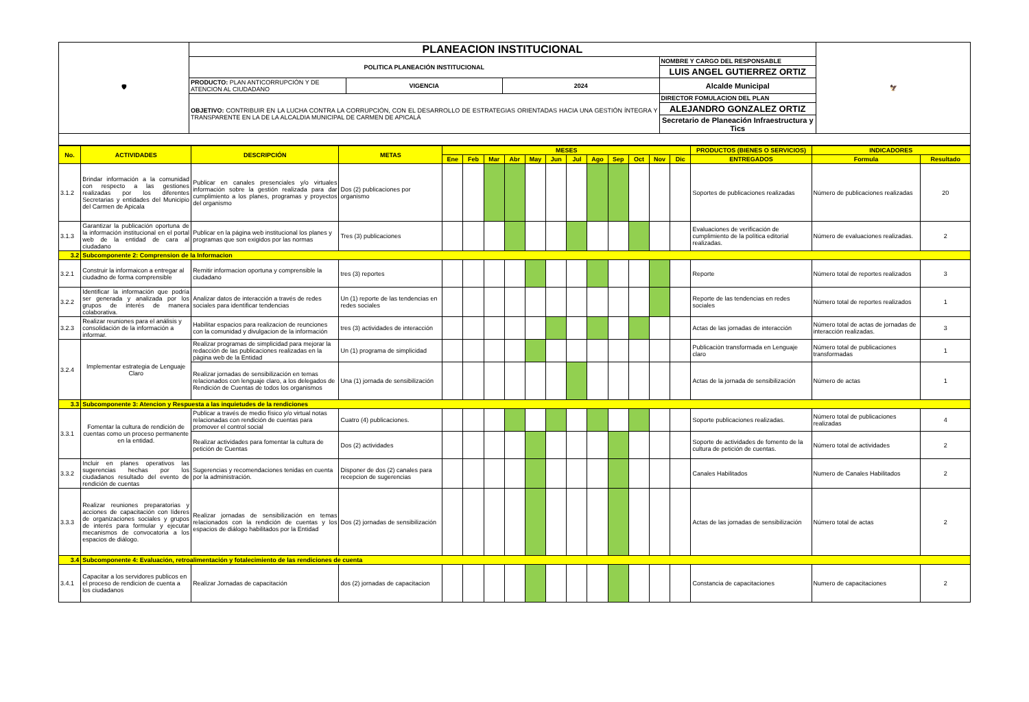| 🛡 | PLANEACION INSTITUCIONAL | | | | 🦅 |
| | POLITICA PLANEACIÓN INSTITUCIONAL | | | NOMBRE Y CARGO DEL RESPONSABLE | |
| | | | | LUIS ANGEL GUTIERREZ ORTIZ | |
| | PRODUCTO: PLAN ANTICORRUPCIÓN Y DE ATENCION AL CIUDADANO | VIGENCIA | 2024 | Alcalde Municipal | |
| | OBJETIVO: CONTRIBUIR EN LA LUCHA CONTRA LA CORRUPCIÓN, CON EL DESARROLLO DE ESTRATEGIAS ORIENTADAS HACIA UNA GESTIÓN ÍNTEGRA Y TRANSPARENTE EN LA DE LA ALCALDIA MUNICIPAL DE CARMEN DE APICALÁ | | | DIRECTOR FOMULACION DEL PLAN | |
| | | | | ALEJANDRO GONZALEZ ORTIZ | |
| | | | | Secretario de Planeación Infraestructura y Tics | |
| No. | ACTIVIDADES | DESCRIPCIÓN | METAS | MESES | | | | | | | | | | | | PRODUCTOS (BIENES O SERVICIOS) | INDICADORES | |
| --- | --- | --- | --- | --- | --- | --- | --- | --- | --- | --- | --- | --- | --- | --- | --- | --- | --- | --- |
| | | | | Ene | Feb | Mar | Abr | May | Jun | Jul | Ago | Sep | Oct | Nov | Dic | ENTREGADOS | Formula | Resultado |
| 3.1.2 | Brindar información a la comunidad con respecto a las gestiones realizadas por los diferentes Secretarias y entidades del Municipio del Carmen de Apicala | Publicar en canales presenciales y/o virtuales información sobre la gestión realizada para dar cumplimiento a los planes, programas y proyectos del organismo | Dos (2) publicaciones por organismo | | | | | | | | | | | | | Soportes de publicaciones realizadas | Número de publicaciones realizadas | 20 |
| 3.1.3 | Garantizar la publicación oportuna de la información institucional en el portal web de la entidad de cara al ciudadano | Publicar en la página web institucional los planes y programas que son exigidos por las normas | Tres (3) publicaciones | | | | | | | | | | | | | Evaluaciones de verificación de cumplimiento de la política editorial realizadas. | Número de evaluaciones realizadas. | 2 |
| 3.2 | Subcomponente 2: Comprension de la Informacion | | | | | | | | | | | | | | | | | |
| 3.2.1 | Construir la informaicon a entregar al ciudadno de forma comprensible | Remitir informacion oportuna y comprensible la ciudadano | tres (3) reportes | | | | | | | | | | | | | Reporte | Número total de reportes realizados | 3 |
| 3.2.2 | Identificar la información que podría ser generada y analizada por los grupos de interés de manera colaborativa. | Analizar datos de interacción a través de redes sociales para identificar tendencias | Un (1) reporte de las tendencias en redes sociales | | | | | | | | | | | | | Reporte de las tendencias en redes sociales | Número total de reportes realizados | 1 |
| 3.2.3 | Realizar reuniones para el análisis y consolidación de la información a informar. | Habilitar espacios para realizacion de reunciones con la comunidad y divulgacion de la información | tres (3) actividades de interacción | | | | | | | | | | | | | Actas de las jornadas de interacción | Número total de actas de jornadas de interacción realizadas. | 3 |
| 3.2.4 | Implementar estrategia de Lenguaje Claro | Realizar programas de simplicidad para mejorar la redacción de las publicaciones realizadas en la pàgina web de la Entidad | Un (1) programa de simplicidad | | | | | | | | | | | | | Publicaciòn transformada en Lenguaje claro | Número total de publicaciones transformadas | 1 |
| | | Realizar jornadas de sensibilización en temas relacionados con lenguaje claro, a los delegados de Rendición de Cuentas de todos los organismos | Una (1) jornada de sensibilización | | | | | | | | | | | | | Actas de la jornada de sensibilización | Número de actas | 1 |
| 3.3 | Subcomponente 3: Atencion y Respuesta a las inquietudes de la rendiciones | | | | | | | | | | | | | | | | | |
| 3.3.1 | Fomentar la cultura de rendición de cuentas como un proceso permanente en la entidad. | Publicar a través de medio físico y/o virtual notas relacionadas con rendición de cuentas para promover el control social | Cuatro (4) publicaciones. | | | | | | | | | | | | | Soporte publicaciones realizadas. | Número total de publicaciones realizadas | 4 |
| | | Realizar actividades para fomentar la cultura de petición de Cuentas | Dos (2) actividades | | | | | | | | | | | | | Soporte de actividades de fomento de la cultura de petición de cuentas. | Número total de actividades | 2 |
| 3.3.2 | Incluir en planes operativos las sugerencias hechas por los ciudadanos resultado del evento de rendición de cuentas | Sugerencias y recomendaciones tenidas en cuenta por la administración. | Disponer de dos (2) canales para recepcion de sugerencias | | | | | | | | | | | | | Canales Habilitados | Numero de Canales Habilitados | 2 |
| 3.3.3 | Realizar reuniones preparatorias y acciones de capacitación con líderes de organizaciones sociales y grupos de interés para formular y ejecutar mecanismos de convocatoria a los espacios de diálogo. | Realizar jornadas de sensibilización en temas relacionados con la rendición de cuentas y los espacios de diálogo habilitados por la Entidad | Dos (2) jornadas de sensibilización | | | | | | | | | | | | | Actas de las jornadas de sensibilización | Número total de actas | 2 |
| 3.4 | Subcomponente 4: Evaluación, retroalimentación y fotalecimiento de las rendiciones de cuenta | | | | | | | | | | | | | | | | | |
| 3.4.1 | Capacitar a los servidores publicos en el proceso de rendicion de cuenta a los ciudadanos | Realizar Jornadas de capacitación | dos (2) jornadas de capacitacion | | | | | | | | | | | | | Constancia de capacitaciones | Numero de capacitaciones | 2 |